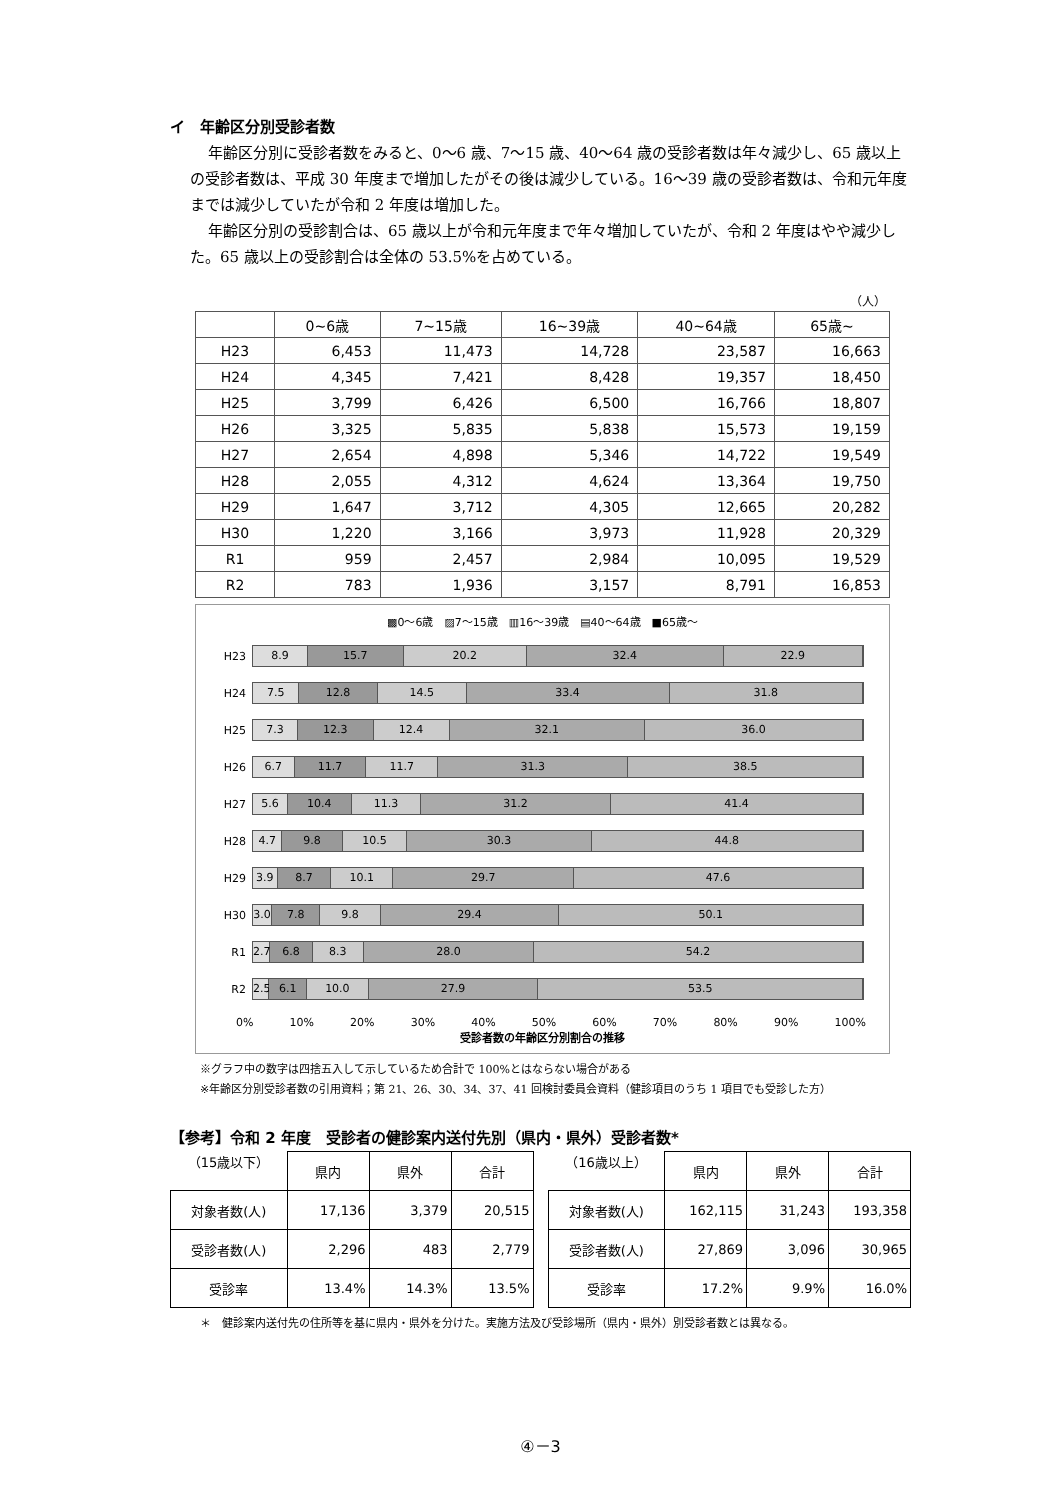イ　年齢区分別受診者数
年齢区分別に受診者数をみると、0～6 歳、7～15 歳、40～64 歳の受診者数は年々減少し、65 歳以上の受診者数は、平成 30 年度まで増加したがその後は減少している。16～39 歳の受診者数は、令和元年度までは減少していたが令和 2 年度は増加した。
年齢区分別の受診割合は、65 歳以上が令和元年度まで年々増加していたが、令和 2 年度はやや減少した。65 歳以上の受診割合は全体の 53.5%を占めている。
（人）
| | 0~6歳 | 7~15歳 | 16~39歳 | 40~64歳 | 65歳~ |
| --- | --- | --- | --- | --- | --- |
| H23 | 6,453 | 11,473 | 14,728 | 23,587 | 16,663 |
| H24 | 4,345 | 7,421 | 8,428 | 19,357 | 18,450 |
| H25 | 3,799 | 6,426 | 6,500 | 16,766 | 18,807 |
| H26 | 3,325 | 5,835 | 5,838 | 15,573 | 19,159 |
| H27 | 2,654 | 4,898 | 5,346 | 14,722 | 19,549 |
| H28 | 2,055 | 4,312 | 4,624 | 13,364 | 19,750 |
| H29 | 1,647 | 3,712 | 4,305 | 12,665 | 20,282 |
| H30 | 1,220 | 3,166 | 3,973 | 11,928 | 20,329 |
| R1 | 959 | 2,457 | 2,984 | 10,095 | 19,529 |
| R2 | 783 | 1,936 | 3,157 | 8,791 | 16,853 |
▩0～6歳　▨7～15歳　▥16～39歳　▤40～64歳　■65歳～
H23
8.9 15.7 20.2 32.4 22.9
H24
7.5 12.8 14.5 33.4 31.8
H25
7.3 12.3 12.4 32.1 36.0
H26
6.7 11.7 11.7 31.3 38.5
H27
5.6 10.4 11.3 31.2 41.4
H28
4.7 9.8 10.5 30.3 44.8
H29
3.9 8.7 10.1 29.7 47.6
H30
3.0 7.8 9.8 29.4 50.1
R1
2.7 6.8 8.3 28.0 54.2
R2
2.5 6.1 10.0 27.9 53.5
0% 10% 20% 30% 40% 50% 60% 70% 80% 90% 100%
受診者数の年齢区分別割合の推移
※グラフ中の数字は四捨五入して示しているため合計で 100%とはならない場合がある
※年齢区分別受診者数の引用資料；第 21、26、30、34、37、41 回検討委員会資料（健診項目のうち 1 項目でも受診した方）
【参考】令和 2 年度　受診者の健診案内送付先別（県内・県外）受診者数*
| （15歳以下） | 県内 | 県外 | 合計 |
| 対象者数(人) | 17,136 | 3,379 | 20,515 |
| 受診者数(人) | 2,296 | 483 | 2,779 |
| 受診率 | 13.4% | 14.3% | 13.5% |
| （16歳以上） | 県内 | 県外 | 合計 |
| 対象者数(人) | 162,115 | 31,243 | 193,358 |
| 受診者数(人) | 27,869 | 3,096 | 30,965 |
| 受診率 | 17.2% | 9.9% | 16.0% |
＊　健診案内送付先の住所等を基に県内・県外を分けた。実施方法及び受診場所（県内・県外）別受診者数とは異なる。
④－3